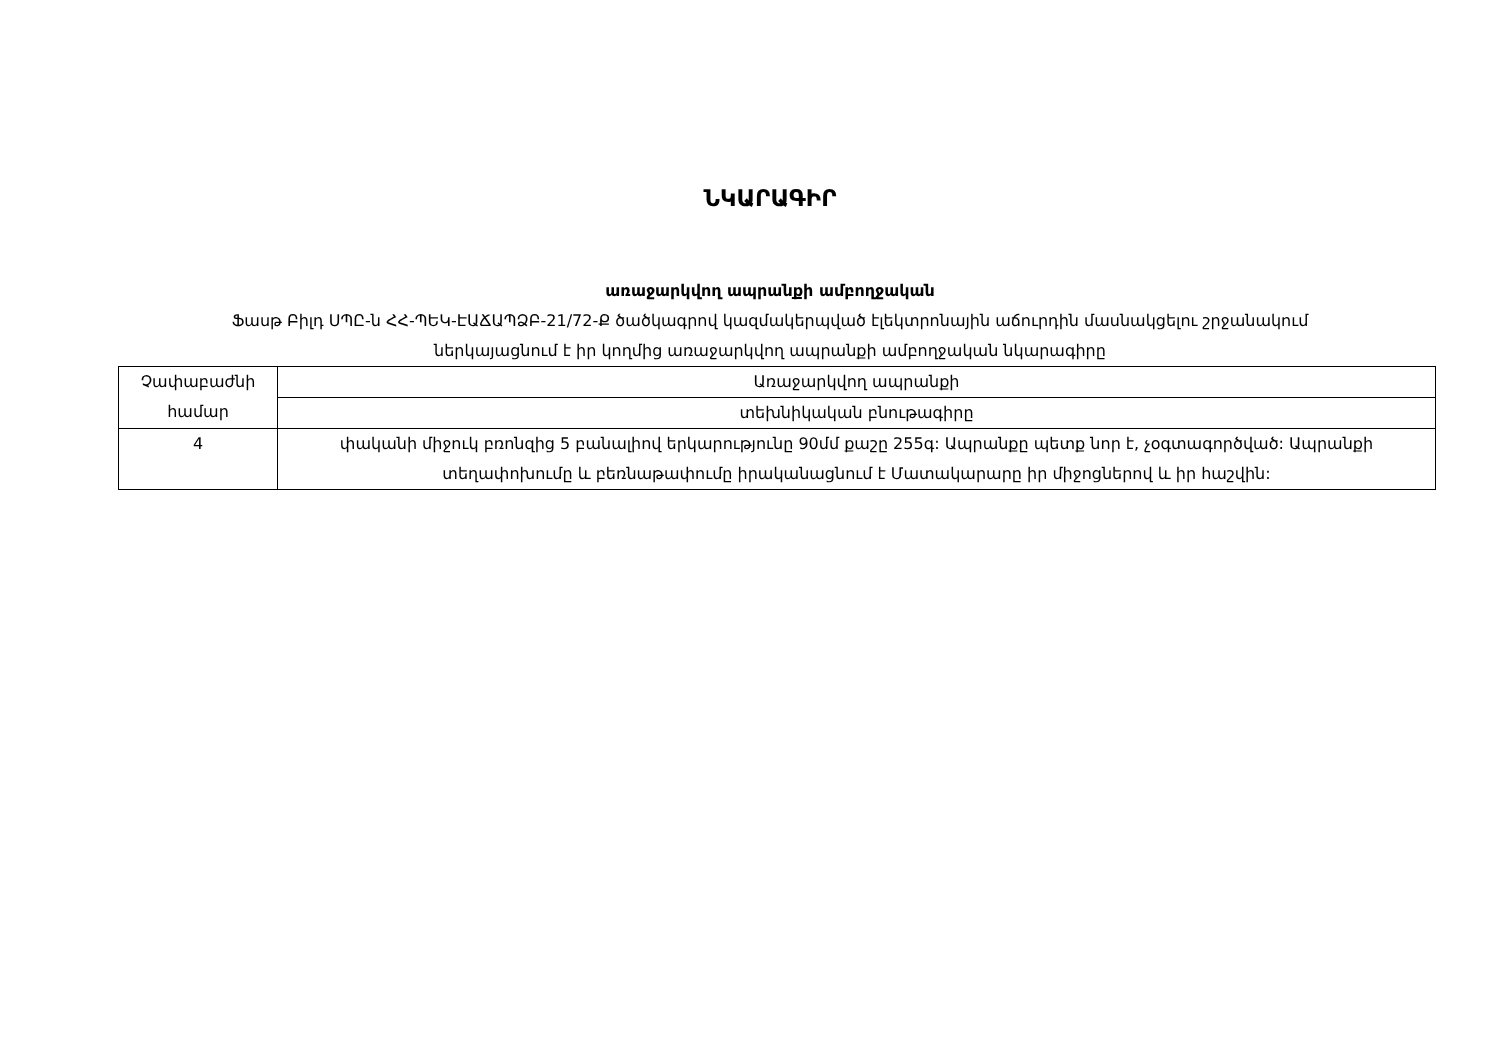ՆԿԱՐԱԳԻՐ
առաջարկվող ապրանքի ամբողջական
Ֆասթ Բիլդ ՍՊԸ-ն ՀՀ-ՊԵԿ-ԷԱՃԱՊՁԲ-21/72-Ք ծածկագրով կազմակերպված էլեկտրոնային աճուրդին մասնակցելու շրջանակում
ներկայացնում է իր կողմից առաջարկվող ապրանքի ամբողջական նկարագիրը
| Չափաբաժնի համար | Առաջարկվող ապրանքի |
| | տեխնիկական բնութագիրը |
| 4 | փականի միջուկ բռոնզից 5 բանալիով երկարությունը 90մմ քաշը 255գ: Ապրանքը պետք նոր է, չօգտագործված: Ապրանքի տեղափոխումը և բեռնաթափումը իրականացնում է Մատակարարը իր միջոցներով և իր հաշվին: |